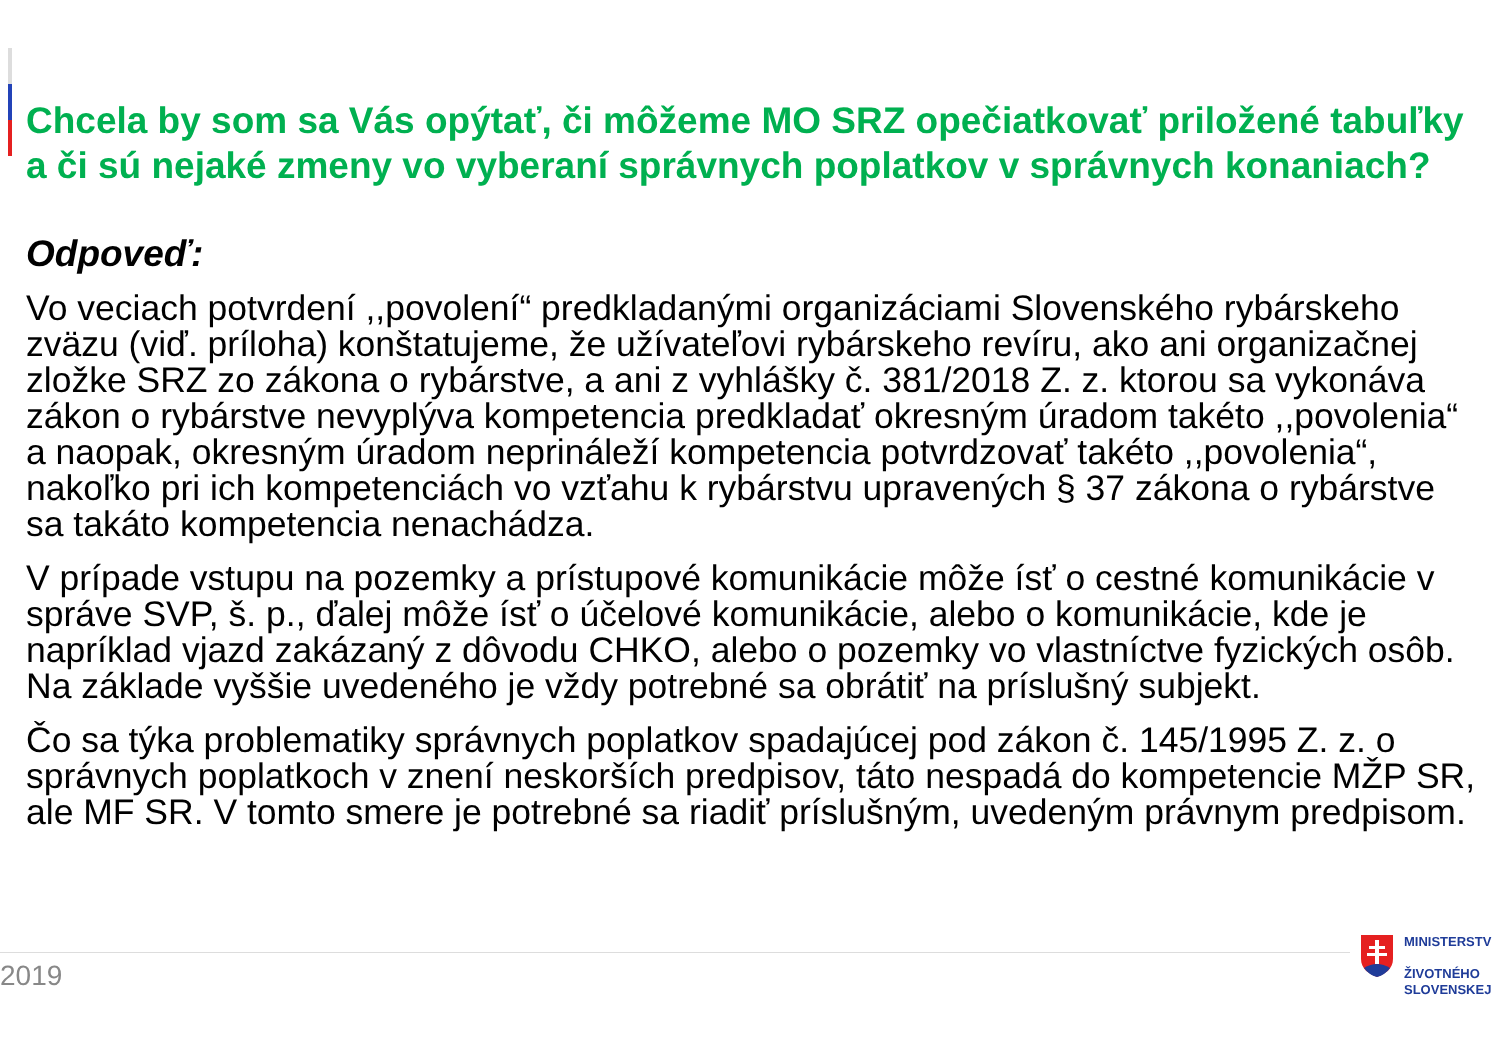Chcela by som sa Vás opýtať, či môžeme MO SRZ opečiatkovať priložené tabuľky a či sú nejaké zmeny vo vyberaní správnych poplatkov v správnych konaniach?
Odpoveď:
Vo veciach potvrdení ,,povolení“ predkladanými organizáciami Slovenského rybárskeho zväzu (viď. príloha) konštatujeme, že užívateľovi rybárskeho revíru, ako ani organizačnej zložke SRZ zo zákona o rybárstve, a ani z vyhlášky č. 381/2018 Z. z. ktorou sa vykonáva zákon o rybárstve nevyplýva kompetencia predkladať okresným úradom takéto ,,povolenia“ a naopak, okresným úradom neprináleží kompetencia potvrdzovať takéto ,,povolenia“, nakoľko pri ich kompetenciách vo vzťahu k rybárstvu upravených § 37 zákona o rybárstve sa takáto kompetencia nenachádza.
V prípade vstupu na pozemky a prístupové komunikácie môže ísť o cestné komunikácie v správe SVP, š. p., ďalej môže ísť o účelové komunikácie, alebo o komunikácie, kde je napríklad vjazd zakázaný z dôvodu CHKO, alebo o pozemky vo vlastníctve fyzických osôb. Na základe vyššie uvedeného je vždy potrebné sa obrátiť na príslušný subjekt.
Čo sa týka problematiky správnych poplatkov spadajúcej pod zákon č. 145/1995 Z. z. o správnych poplatkoch v znení neskorších predpisov, táto nespadá do kompetencie MŽP SR, ale MF SR. V tomto smere je potrebné sa riadiť príslušným, uvedeným právnym predpisom.
2019
MINISTERSTV
ŽIVOTNÉHO
SLOVENSKEJ